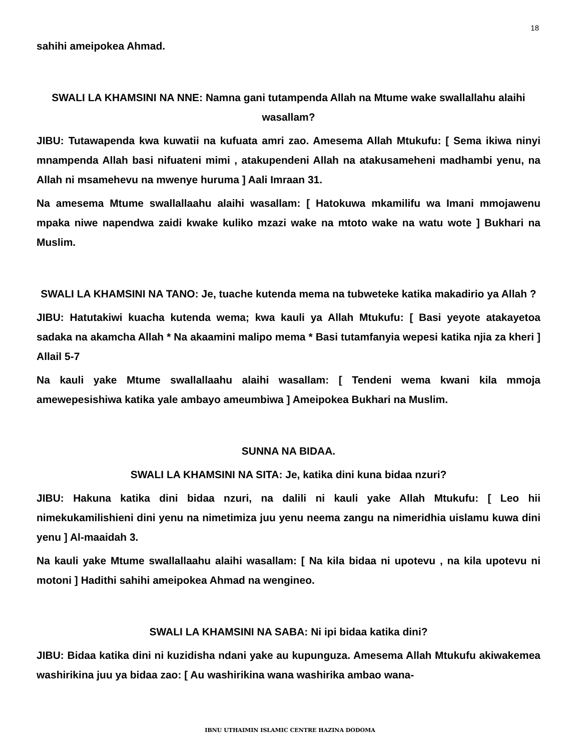18
sahihi ameipokea Ahmad.
SWALI LA KHAMSINI NA NNE: Namna gani tutampenda Allah na Mtume wake swallallahu alaihi wasallam?
JIBU: Tutawapenda kwa kuwatii na kufuata amri zao. Amesema Allah Mtukufu: [ Sema ikiwa ninyi mnampenda Allah basi nifuateni mimi , atakupendeni Allah na atakusameheni madhambi yenu, na Allah ni msamehevu na mwenye huruma ] Aali Imraan 31.
Na amesema Mtume swallallaahu alaihi wasallam: [ Hatokuwa mkamilifu wa Imani mmojawenu mpaka niwe napendwa zaidi kwake kuliko mzazi wake na mtoto wake na watu wote ] Bukhari na Muslim.
SWALI LA KHAMSINI NA TANO: Je, tuache kutenda mema na tubweteke katika makadirio ya Allah ?
JIBU: Hatutakiwi kuacha kutenda wema; kwa kauli ya Allah Mtukufu: [ Basi yeyote atakayetoa sadaka na akamcha Allah * Na akaamini malipo mema * Basi tutamfanyia wepesi katika njia za kheri ] Allail 5-7
Na kauli yake Mtume swallallaahu alaihi wasallam: [ Tendeni wema kwani kila mmoja amewepesishiwa katika yale ambayo ameumbiwa ] Ameipokea Bukhari na Muslim.
SUNNA NA BIDAA.
SWALI LA KHAMSINI NA SITA: Je, katika dini kuna bidaa nzuri?
JIBU: Hakuna katika dini bidaa nzuri, na dalili ni kauli yake Allah Mtukufu: [ Leo hii nimekukamilishieni dini yenu na nimetimiza juu yenu neema zangu na nimeridhia uislamu kuwa dini yenu ] Al-maaidah 3.
Na kauli yake Mtume swallallaahu alaihi wasallam: [ Na kila bidaa ni upotevu , na kila upotevu ni motoni ] Hadithi sahihi ameipokea Ahmad na wengineo.
SWALI LA KHAMSINI NA SABA: Ni ipi bidaa katika dini?
JIBU: Bidaa katika dini ni kuzidisha ndani yake au kupunguza. Amesema Allah Mtukufu akiwakemea washirikina juu ya bidaa zao: [ Au washirikina wana washirika ambao wana-
IBNU UTHAIMIN ISLAMIC CENTRE HAZINA DODOMA